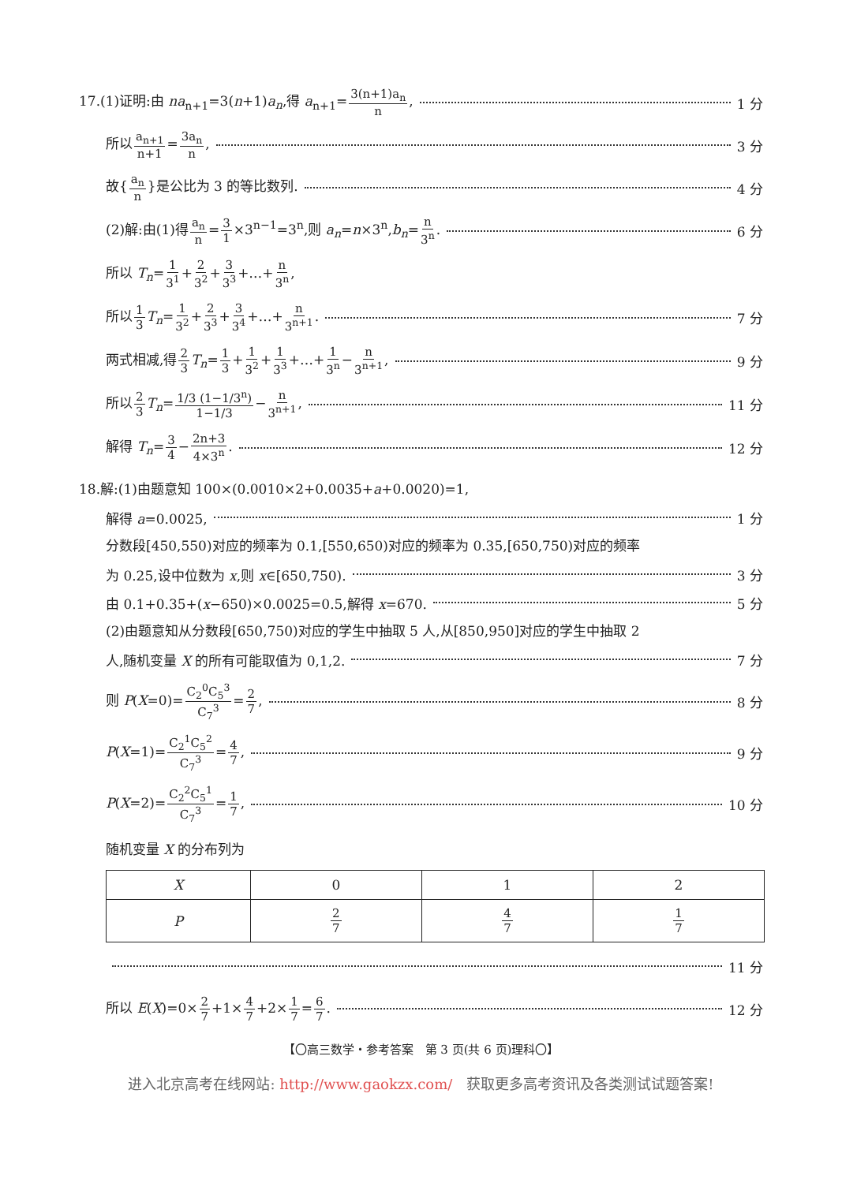17.(1)证明:由 na<sub>n+1</sub>=3(n+1)a<sub>n</sub>,得 a<sub>n+1</sub>=3(n+1)a<sub>n</sub> n, 1 分
所以a<sub>n+1</sub> n+1=3a<sub>n</sub> n, 3 分
故{a<sub>n</sub> n}是公比为 3 的等比数列. 4 分
(2)解:由(1)得a<sub>n</sub> n=3 1×3<sup>n−1</sup>=3<sup>n</sup>,则 a<sub>n</sub>=n×3<sup>n</sup>,b<sub>n</sub>=n 3<sup>n</sup>. 6 分
所以 T<sub>n</sub>=1 3<sup>1</sup>+2 3<sup>2</sup>+3 3<sup>3</sup>+…+n 3<sup>n</sup>,
所以1 3 T<sub>n</sub>=1 3<sup>2</sup>+2 3<sup>3</sup>+3 3<sup>4</sup>+…+n 3<sup>n+1</sup>. 7 分
两式相减,得2 3 T<sub>n</sub>=1 3+1 3<sup>2</sup>+1 3<sup>3</sup>+…+1 3<sup>n</sup>−n 3<sup>n+1</sup>, 9 分
所以2 3 T<sub>n</sub>=1/3 (1−1/3<sup>n</sup>) 1−1/3−n 3<sup>n+1</sup>, 11 分
解得 T<sub>n</sub>=3 4−2n+3 4×3<sup>n</sup>. 12 分
18.解:(1)由题意知 100×(0.0010×2+0.0035+a+0.0020)=1,
解得 a=0.0025, 1 分
分数段[450,550)对应的频率为 0.1,[550,650)对应的频率为 0.35,[650,750)对应的频率
为 0.25,设中位数为 x,则 x∈[650,750). 3 分
由 0.1+0.35+(x−650)×0.0025=0.5,解得 x=670. 5 分
(2)由题意知从分数段[650,750)对应的学生中抽取 5 人,从[850,950]对应的学生中抽取 2
人,随机变量 X 的所有可能取值为 0,1,2. 7 分
则 P(X=0)=C<sub>2</sub><sup>0</sup>C<sub>5</sub><sup>3</sup> C<sub>7</sub><sup>3</sup>=2 7, 8 分
P(X=1)=C<sub>2</sub><sup>1</sup>C<sub>5</sub><sup>2</sup> C<sub>7</sub><sup>3</sup>=4 7, 9 分
P(X=2)=C<sub>2</sub><sup>2</sup>C<sub>5</sub><sup>1</sup> C<sub>7</sub><sup>3</sup>=1 7, 10 分
随机变量 X 的分布列为
| X | 0 | 1 | 2 |
| --- | --- | --- | --- |
| P | 2 7 | 4 7 | 1 7 |
11 分
所以 E(X)=0×2 7+1×4 7+2×1 7=6 7. 12 分
【〇高三数学・参考答案　第 3 页(共 6 页)理科〇】
进入北京高考在线网站: http://www.gaokzx.com/　获取更多高考资讯及各类测试试题答案!